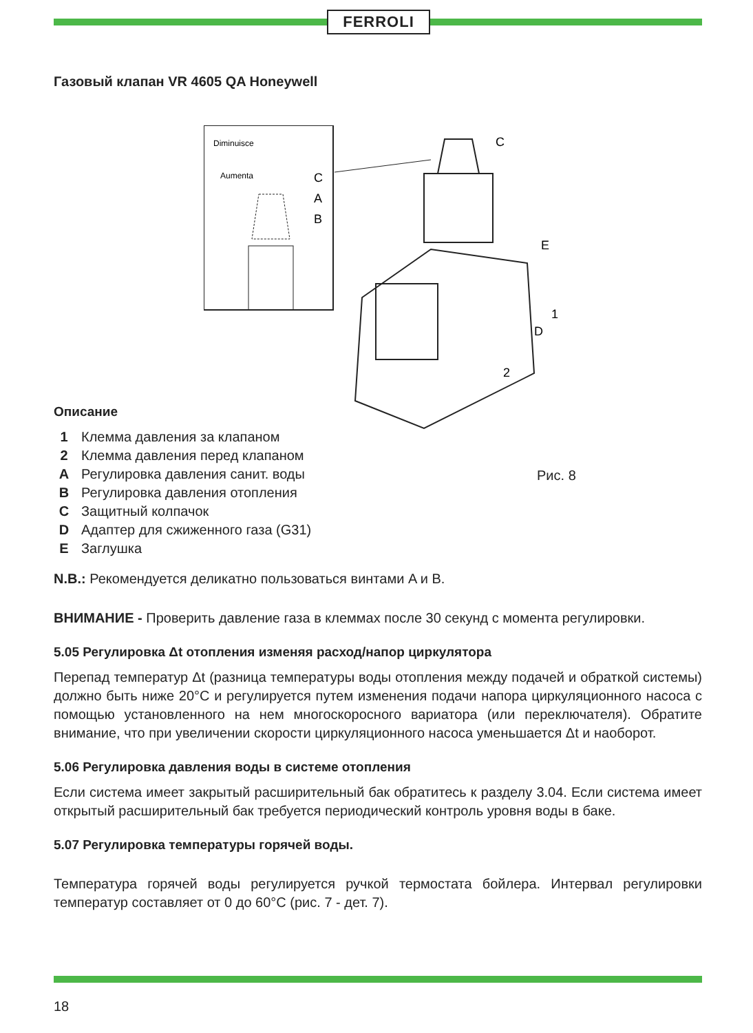FERROLI
Газовый клапан VR 4605 QA Honeywell
Diminuisce
Aumenta
C
A
B
C
E
1
D
2
Описание
| 1 | Клемма давления за клапаном |
| 2 | Клемма давления перед клапаном |
| A | Регулировка давления санит. воды |
| B | Регулировка давления отопления |
| C | Защитный колпачок |
| D | Адаптер для сжиженного газа (G31) |
| E | Заглушка |
Рис. 8
N.B.: Рекомендуется деликатно пользоваться винтами A и B.
ВНИМАНИЕ - Проверить давление газа в клеммах после 30 секунд с момента регулировки.
5.05 Регулировка Δt отопления изменяя расход/напор циркулятора
Перепад температур Δt (разница температуры воды отопления между подачей и обраткой системы) должно быть ниже 20°C и регулируется путем изменения подачи напора циркуляционного насоса с помощью установленного на нем многоскоросного вариатора (или переключателя). Обратите внимание, что при увеличении скорости циркуляционного насоса уменьшается Δt и наоборот.
5.06 Регулировка давления воды в системе отопления
Если система имеет закрытый расширительный бак обратитесь к разделу 3.04. Если система имеет открытый расширительный бак требуется периодический контроль уровня воды в баке.
5.07 Регулировка температуры горячей воды.
Температура горячей воды регулируется ручкой термостата бойлера. Интервал регулировки температур составляет от 0 до 60°C (рис. 7 - дет. 7).
18